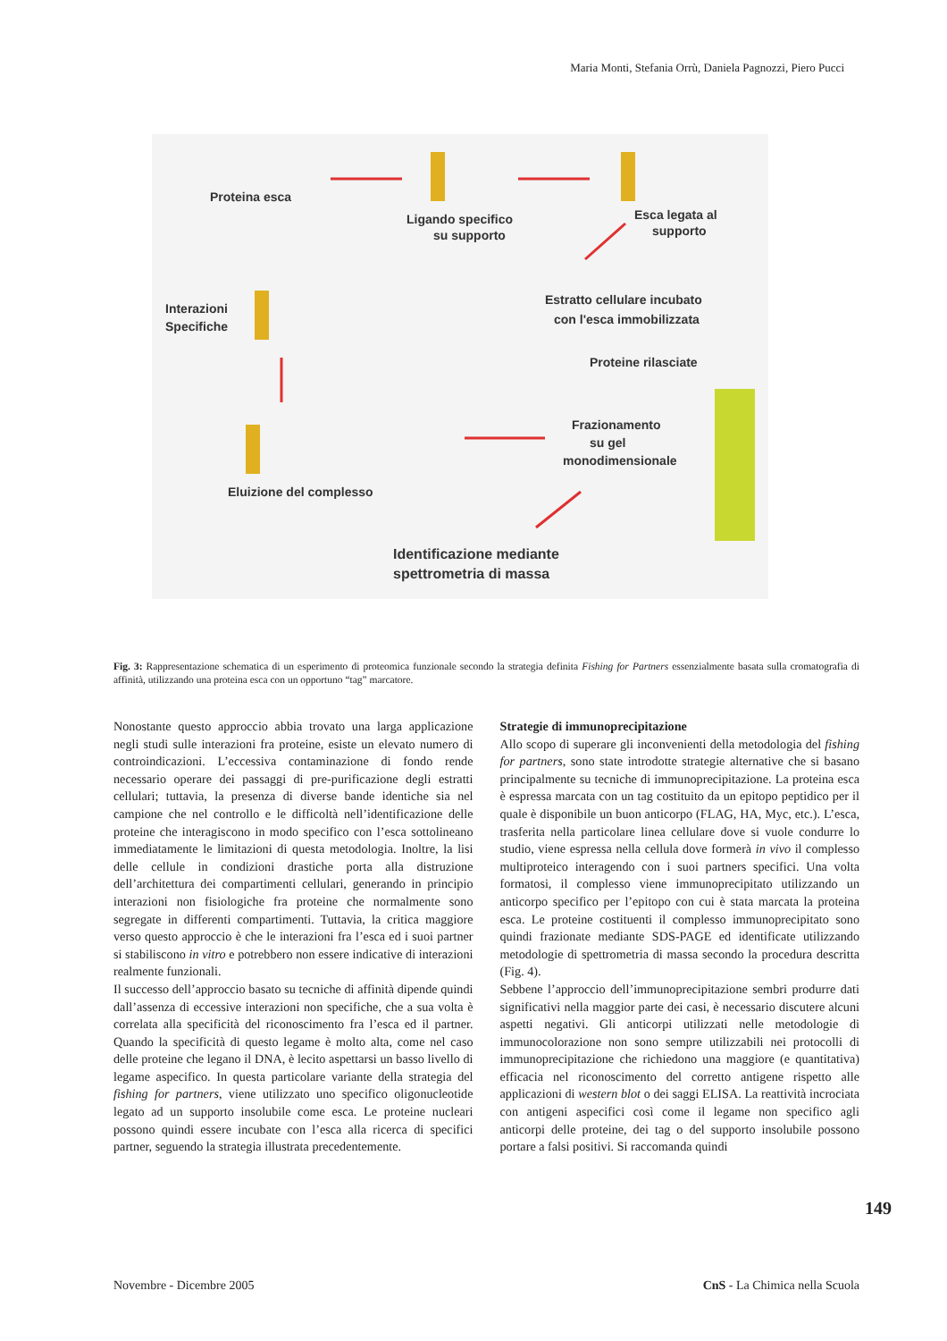Maria Monti, Stefania Orrù, Daniela Pagnozzi, Piero Pucci
Proteina esca
Ligando specifico
su supporto
Esca legata al
supporto
Interazioni
Specifiche
Estratto cellulare incubato
con l'esca immobilizzata
Proteine rilasciate
Frazionamento
su gel
monodimensionale
Eluizione del complesso
Identificazione mediante
spettrometria di massa
Fig. 3: Rappresentazione schematica di un esperimento di proteomica funzionale secondo la strategia definita Fishing for Partners essenzialmente basata sulla cromatografia di affinità, utilizzando una proteina esca con un opportuno “tag” marcatore.
Nonostante questo approccio abbia trovato una larga applicazione negli studi sulle interazioni fra proteine, esiste un elevato numero di controindicazioni. L’eccessiva contaminazione di fondo rende necessario operare dei passaggi di pre-purificazione degli estratti cellulari; tuttavia, la presenza di diverse bande identiche sia nel campione che nel controllo e le difficoltà nell’identificazione delle proteine che interagiscono in modo specifico con l’esca sottolineano immediatamente le limitazioni di questa metodologia. Inoltre, la lisi delle cellule in condizioni drastiche porta alla distruzione dell’architettura dei compartimenti cellulari, generando in principio interazioni non fisiologiche fra proteine che normalmente sono segregate in differenti compartimenti. Tuttavia, la critica maggiore verso questo approccio è che le interazioni fra l’esca ed i suoi partner si stabiliscono in vitro e potrebbero non essere indicative di interazioni realmente funzionali.
Il successo dell’approccio basato su tecniche di affinità dipende quindi dall’assenza di eccessive interazioni non specifiche, che a sua volta è correlata alla specificità del riconoscimento fra l’esca ed il partner. Quando la specificità di questo legame è molto alta, come nel caso delle proteine che legano il DNA, è lecito aspettarsi un basso livello di legame aspecifico. In questa particolare variante della strategia del fishing for partners, viene utilizzato uno specifico oligonucleotide legato ad un supporto insolubile come esca. Le proteine nucleari possono quindi essere incubate con l’esca alla ricerca di specifici partner, seguendo la strategia illustrata precedentemente.
Strategie di immunoprecipitazione
Allo scopo di superare gli inconvenienti della metodologia del fishing for partners, sono state introdotte strategie alternative che si basano principalmente su tecniche di immunoprecipitazione. La proteina esca è espressa marcata con un tag costituito da un epitopo peptidico per il quale è disponibile un buon anticorpo (FLAG, HA, Myc, etc.). L’esca, trasferita nella particolare linea cellulare dove si vuole condurre lo studio, viene espressa nella cellula dove formerà in vivo il complesso multiproteico interagendo con i suoi partners specifici. Una volta formatosi, il complesso viene immunoprecipitato utilizzando un anticorpo specifico per l’epitopo con cui è stata marcata la proteina esca. Le proteine costituenti il complesso immunoprecipitato sono quindi frazionate mediante SDS-PAGE ed identificate utilizzando metodologie di spettrometria di massa secondo la procedura descritta (Fig. 4).
Sebbene l’approccio dell’immunoprecipitazione sembri produrre dati significativi nella maggior parte dei casi, è necessario discutere alcuni aspetti negativi. Gli anticorpi utilizzati nelle metodologie di immunocolorazione non sono sempre utilizzabili nei protocolli di immunoprecipitazione che richiedono una maggiore (e quantitativa) efficacia nel riconoscimento del corretto antigene rispetto alle applicazioni di western blot o dei saggi ELISA. La reattività incrociata con antigeni aspecifici così come il legame non specifico agli anticorpi delle proteine, dei tag o del supporto insolubile possono portare a falsi positivi. Si raccomanda quindi
149
Novembre - Dicembre 2005 CnS - La Chimica nella Scuola